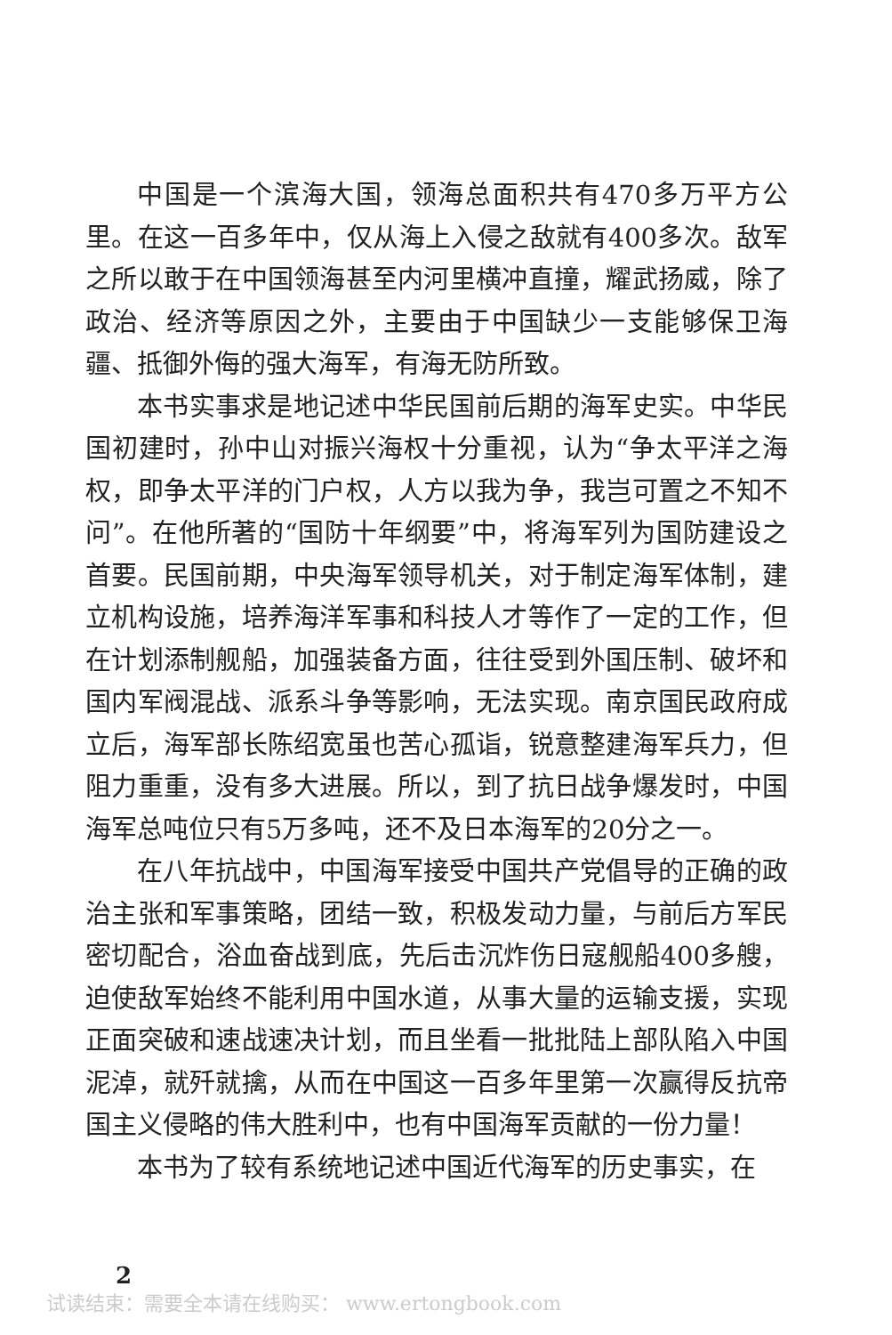中国是一个滨海大国，领海总面积共有470多万平方公里。在这一百多年中，仅从海上入侵之敌就有400多次。敌军之所以敢于在中国领海甚至内河里横冲直撞，耀武扬威，除了政治、经济等原因之外，主要由于中国缺少一支能够保卫海疆、抵御外侮的强大海军，有海无防所致。
本书实事求是地记述中华民国前后期的海军史实。中华民国初建时，孙中山对振兴海权十分重视，认为“争太平洋之海权，即争太平洋的门户权，人方以我为争，我岂可置之不知不问”。在他所著的“国防十年纲要”中，将海军列为国防建设之首要。民国前期，中央海军领导机关，对于制定海军体制，建立机构设施，培养海洋军事和科技人才等作了一定的工作，但在计划添制舰船，加强装备方面，往往受到外国压制、破坏和国内军阀混战、派系斗争等影响，无法实现。南京国民政府成立后，海军部长陈绍宽虽也苦心孤诣，锐意整建海军兵力，但阻力重重，没有多大进展。所以，到了抗日战争爆发时，中国海军总吨位只有5万多吨，还不及日本海军的20分之一。
在八年抗战中，中国海军接受中国共产党倡导的正确的政治主张和军事策略，团结一致，积极发动力量，与前后方军民密切配合，浴血奋战到底，先后击沉炸伤日寇舰船400多艘，迫使敌军始终不能利用中国水道，从事大量的运输支援，实现正面突破和速战速决计划，而且坐看一批批陆上部队陷入中国泥淖，就歼就擒，从而在中国这一百多年里第一次赢得反抗帝国主义侵略的伟大胜利中，也有中国海军贡献的一份力量！
本书为了较有系统地记述中国近代海军的历史事实，在
2
试读结束：需要全本请在线购买： www.ertongbook.com